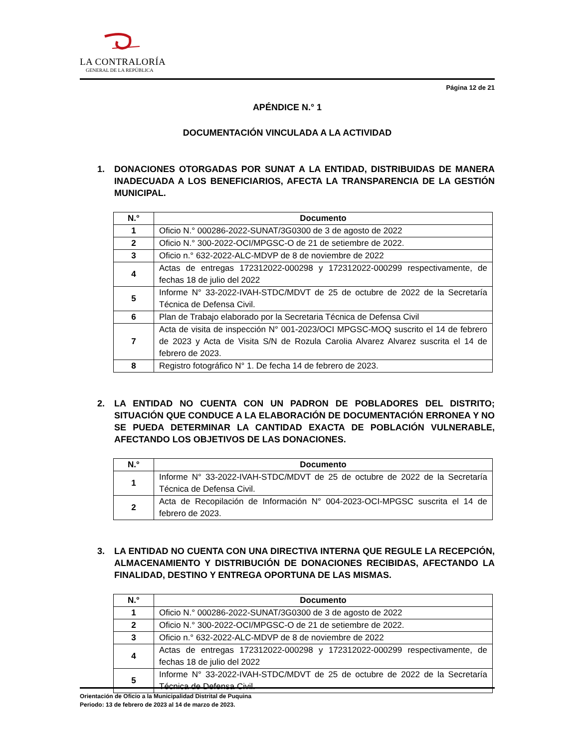LA CONTRALORÍA
GENERAL DE LA REPÚBLICA
Página 12 de 21
APÉNDICE N.° 1
DOCUMENTACIÓN VINCULADA A LA ACTIVIDAD
1. DONACIONES OTORGADAS POR SUNAT A LA ENTIDAD, DISTRIBUIDAS DE MANERA INADECUADA A LOS BENEFICIARIOS, AFECTA LA TRANSPARENCIA DE LA GESTIÓN MUNICIPAL.
| N.° | Documento |
| --- | --- |
| 1 | Oficio N.° 000286-2022-SUNAT/3G0300 de 3 de agosto de 2022 |
| 2 | Oficio N.° 300-2022-OCI/MPGSC-O de 21 de setiembre de 2022. |
| 3 | Oficio n.° 632-2022-ALC-MDVP de 8 de noviembre de 2022 |
| 4 | Actas de entregas 172312022-000298 y 172312022-000299 respectivamente, de fechas 18 de julio del 2022 |
| 5 | Informe N° 33-2022-IVAH-STDC/MDVT de 25 de octubre de 2022 de la Secretaría Técnica de Defensa Civil. |
| 6 | Plan de Trabajo elaborado por la Secretaria Técnica de Defensa Civil |
| 7 | Acta de visita de inspección N° 001-2023/OCI MPGSC-MOQ suscrito el 14 de febrero de 2023 y Acta de Visita S/N de Rozula Carolia Alvarez Alvarez suscrita el 14 de febrero de 2023. |
| 8 | Registro fotográfico N° 1. De fecha 14 de febrero de 2023. |
2. LA ENTIDAD NO CUENTA CON UN PADRON DE POBLADORES DEL DISTRITO; SITUACIÓN QUE CONDUCE A LA ELABORACIÓN DE DOCUMENTACIÓN ERRONEA Y NO SE PUEDA DETERMINAR LA CANTIDAD EXACTA DE POBLACIÓN VULNERABLE, AFECTANDO LOS OBJETIVOS DE LAS DONACIONES.
| N.° | Documento |
| --- | --- |
| 1 | Informe N° 33-2022-IVAH-STDC/MDVT de 25 de octubre de 2022 de la Secretaría Técnica de Defensa Civil. |
| 2 | Acta de Recopilación de Información N° 004-2023-OCI-MPGSC suscrita el 14 de febrero de 2023. |
3. LA ENTIDAD NO CUENTA CON UNA DIRECTIVA INTERNA QUE REGULE LA RECEPCIÓN, ALMACENAMIENTO Y DISTRIBUCIÓN DE DONACIONES RECIBIDAS, AFECTANDO LA FINALIDAD, DESTINO Y ENTREGA OPORTUNA DE LAS MISMAS.
| N.° | Documento |
| --- | --- |
| 1 | Oficio N.° 000286-2022-SUNAT/3G0300 de 3 de agosto de 2022 |
| 2 | Oficio N.° 300-2022-OCI/MPGSC-O de 21 de setiembre de 2022. |
| 3 | Oficio n.° 632-2022-ALC-MDVP de 8 de noviembre de 2022 |
| 4 | Actas de entregas 172312022-000298 y 172312022-000299 respectivamente, de fechas 18 de julio del 2022 |
| 5 | Informe N° 33-2022-IVAH-STDC/MDVT de 25 de octubre de 2022 de la Secretaría Técnica de Defensa Civil. |
Orientación de Oficio a la Municipalidad Distrital de Puquina
Periodo: 13 de febrero de 2023 al 14 de marzo de 2023.